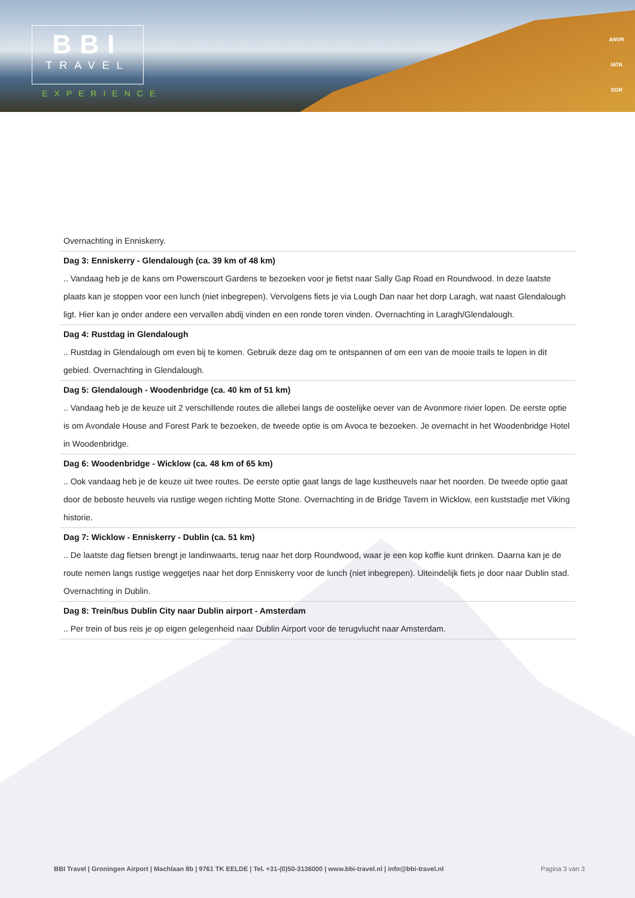BBI
TRAVEL
EXPERIENCE
ANVR
IATA
SGR
Overnachting in Enniskerry.
Dag 3: Enniskerry - Glendalough (ca. 39 km of 48 km)
.. Vandaag heb je de kans om Powerscourt Gardens te bezoeken voor je fietst naar Sally Gap Road en Roundwood. In deze laatste plaats kan je stoppen voor een lunch (niet inbegrepen). Vervolgens fiets je via Lough Dan naar het dorp Laragh, wat naast Glendalough ligt. Hier kan je onder andere een vervallen abdij vinden en een ronde toren vinden. Overnachting in Laragh/Glendalough.
Dag 4: Rustdag in Glendalough
.. Rustdag in Glendalough om even bij te komen. Gebruik deze dag om te ontspannen of om een van de mooie trails te lopen in dit gebied. Overnachting in Glendalough.
Dag 5: Glendalough - Woodenbridge (ca. 40 km of 51 km)
.. Vandaag heb je de keuze uit 2 verschillende routes die allebei langs de oostelijke oever van de Avonmore rivier lopen. De eerste optie is om Avondale House and Forest Park te bezoeken, de tweede optie is om Avoca te bezoeken. Je overnacht in het Woodenbridge Hotel in Woodenbridge.
Dag 6: Woodenbridge - Wicklow (ca. 48 km of 65 km)
.. Ook vandaag heb je de keuze uit twee routes. De eerste optie gaat langs de lage kustheuvels naar het noorden. De tweede optie gaat door de beboste heuvels via rustige wegen richting Motte Stone. Overnachting in de Bridge Tavern in Wicklow, een kuststadje met Viking historie.
Dag 7: Wicklow - Enniskerry - Dublin (ca. 51 km)
.. De laatste dag fietsen brengt je landinwaarts, terug naar het dorp Roundwood, waar je een kop koffie kunt drinken. Daarna kan je de route nemen langs rustige weggetjes naar het dorp Enniskerry voor de lunch (niet inbegrepen). Uiteindelijk fiets je door naar Dublin stad. Overnachting in Dublin.
Dag 8: Trein/bus Dublin City naar Dublin airport - Amsterdam
.. Per trein of bus reis je op eigen gelegenheid naar Dublin Airport voor de terugvlucht naar Amsterdam.
BBI Travel | Groningen Airport | Machlaan 8b | 9761 TK EELDE | Tel. +31-(0)50-3136000 | www.bbi-travel.nl | info@bbi-travel.nl Pagina 3 van 3